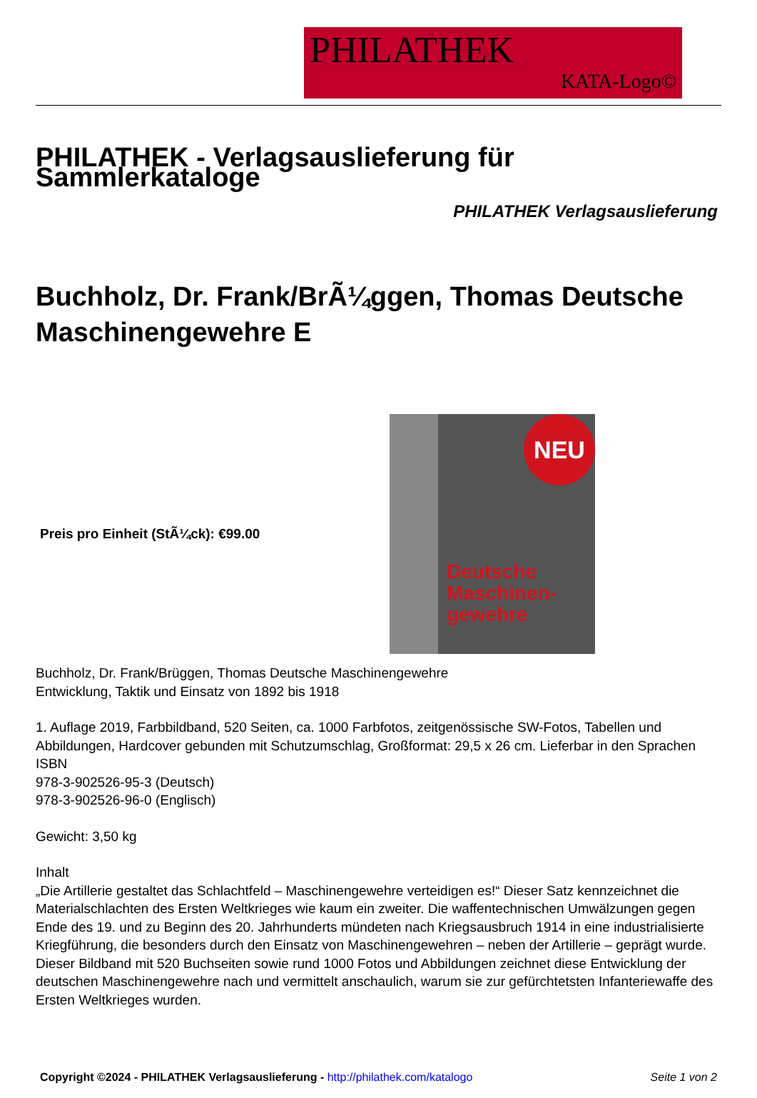PHILATHEK
KATA-Logo©
PHILATHEK - Verlagsauslieferung für Sammlerkataloge
PHILATHEK Verlagsauslieferung
Buchholz, Dr. Frank/BrÃ¼ggen, Thomas Deutsche Maschinengewehre E
Preis pro Einheit (StÃ¼ck): €99.00
NEU
Deutsche
Maschinen-
gewehre
Buchholz, Dr. Frank/Brüggen, Thomas Deutsche Maschinengewehre
Entwicklung, Taktik und Einsatz von 1892 bis 1918
1. Auflage 2019, Farbbildband, 520 Seiten, ca. 1000 Farbfotos, zeitgenössische SW-Fotos, Tabellen und Abbildungen, Hardcover gebunden mit Schutzumschlag, Großformat: 29,5 x 26 cm. Lieferbar in den Sprachen ISBN
978-3-902526-95-3 (Deutsch)
978-3-902526-96-0 (Englisch)
Gewicht: 3,50 kg
Inhalt
„Die Artillerie gestaltet das Schlachtfeld – Maschinengewehre verteidigen es!“ Dieser Satz kennzeichnet die Materialschlachten des Ersten Weltkrieges wie kaum ein zweiter. Die waffentechnischen Umwälzungen gegen Ende des 19. und zu Beginn des 20. Jahrhunderts mündeten nach Kriegsausbruch 1914 in eine industrialisierte Kriegführung, die besonders durch den Einsatz von Maschinengewehren – neben der Artillerie – geprägt wurde. Dieser Bildband mit 520 Buchseiten sowie rund 1000 Fotos und Abbildungen zeichnet diese Entwicklung der deutschen Maschinengewehre nach und vermittelt anschaulich, warum sie zur gefürchtetsten Infanteriewaffe des Ersten Weltkrieges wurden.
Copyright ©2024 - PHILATHEK Verlagsauslieferung - http://philathek.com/katalogo Seite 1 von 2